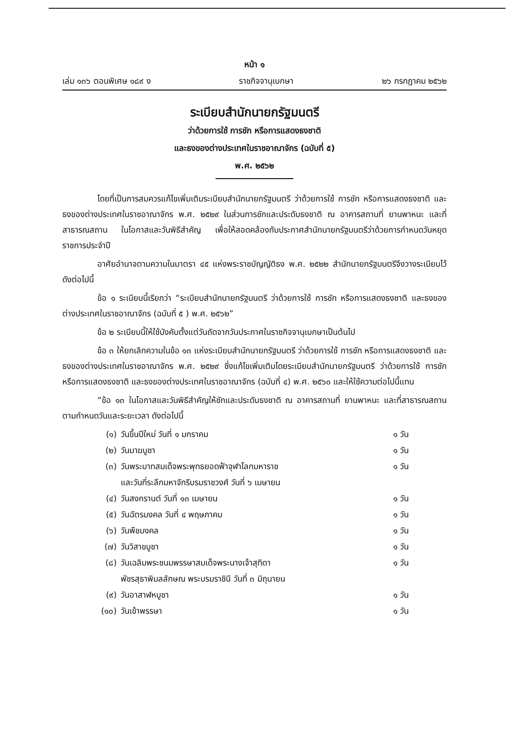หน้า ๑
เล่ม ๑๓๖ ตอนพิเศษ ๑๘๙ ง ราชกิจจานุเบกษา ๒๖ กรกฎาคม ๒๕๖๒
ระเบียบสำนักนายกรัฐมนตรี
ว่าด้วยการใช้ การชัก หรือการแสดงธงชาติ
และธงของต่างประเทศในราชอาณาจักร (ฉบับที่ ๕)
พ.ศ. ๒๕๖๒
โดยที่เป็นการสมควรแก้ไขเพิ่มเติมระเบียบสำนักนายกรัฐมนตรี ว่าด้วยการใช้ การชัก หรือการแสดงธงชาติ และธงของต่างประเทศในราชอาณาจักร พ.ศ. ๒๕๒๙ ในส่วนการชักและประดับธงชาติ ณ อาคารสถานที่ ยานพาหนะ และที่สาธารณสถาน ในโอกาสและวันพิธีสำคัญ เพื่อให้สอดคล้องกับประกาศสำนักนายกรัฐมนตรีว่าด้วยการกำหนดวันหยุดราชการประจำปี
อาศัยอำนาจตามความในมาตรา ๔๕ แห่งพระราชบัญญัติธง พ.ศ. ๒๕๒๒ สำนักนายกรัฐมนตรีจึงวางระเบียบไว้ ดังต่อไปนี้
ข้อ ๑ ระเบียบนี้เรียกว่า “ระเบียบสำนักนายกรัฐมนตรี ว่าด้วยการใช้ การชัก หรือการแสดงธงชาติ และธงของต่างประเทศในราชอาณาจักร (ฉบับที่ ๕ ) พ.ศ. ๒๕๖๒”
ข้อ ๒ ระเบียบนี้ให้ใช้บังคับตั้งแต่วันถัดจากวันประกาศในราชกิจจานุเบกษาเป็นต้นไป
ข้อ ๓ ให้ยกเลิกความในข้อ ๑๓ แห่งระเบียบสำนักนายกรัฐมนตรี ว่าด้วยการใช้ การชัก หรือการแสดงธงชาติ และธงของต่างประเทศในราชอาณาจักร พ.ศ. ๒๕๒๙ ซึ่งแก้ไขเพิ่มเติมโดยระเบียบสำนักนายกรัฐมนตรี ว่าด้วยการใช้ การชัก หรือการแสดงธงชาติ และธงของต่างประเทศในราชอาณาจักร (ฉบับที่ ๔) พ.ศ. ๒๕๖๐ และให้ใช้ความต่อไปนี้แทน
“ข้อ ๑๓ ในโอกาสและวันพิธีสำคัญให้ชักและประดับธงชาติ ณ อาคารสถานที่ ยานพาหนะ และที่สาธารณสถาน ตามกำหนดวันและระยะเวลา ดังต่อไปนี้
(๑) วันขึ้นปีใหม่ วันที่ ๑ มกราคม ๑ วัน
(๒) วันมาฆบูชา ๑ วัน
(๓) วันพระบาทสมเด็จพระพุทธยอดฟ้าจุฬาโลกมหาราช
และวันที่ระลึกมหาจักรีบรมราชวงศ์ วันที่ ๖ เมษายน ๑ วัน
(๔) วันสงกรานต์ วันที่ ๑๓ เมษายน ๑ วัน
(๕) วันฉัตรมงคล วันที่ ๔ พฤษภาคม ๑ วัน
(๖) วันพืชมงคล ๑ วัน
(๗) วันวิสาขบูชา ๑ วัน
(๘) วันเฉลิมพระชนมพรรษาสมเด็จพระนางเจ้าสุทิดา
พัชรสุธาพิมลลักษณ พระบรมราชินี วันที่ ๓ มิถุนายน ๑ วัน
(๙) วันอาสาฬหบูชา ๑ วัน
(๑๐) วันเข้าพรรษา ๑ วัน